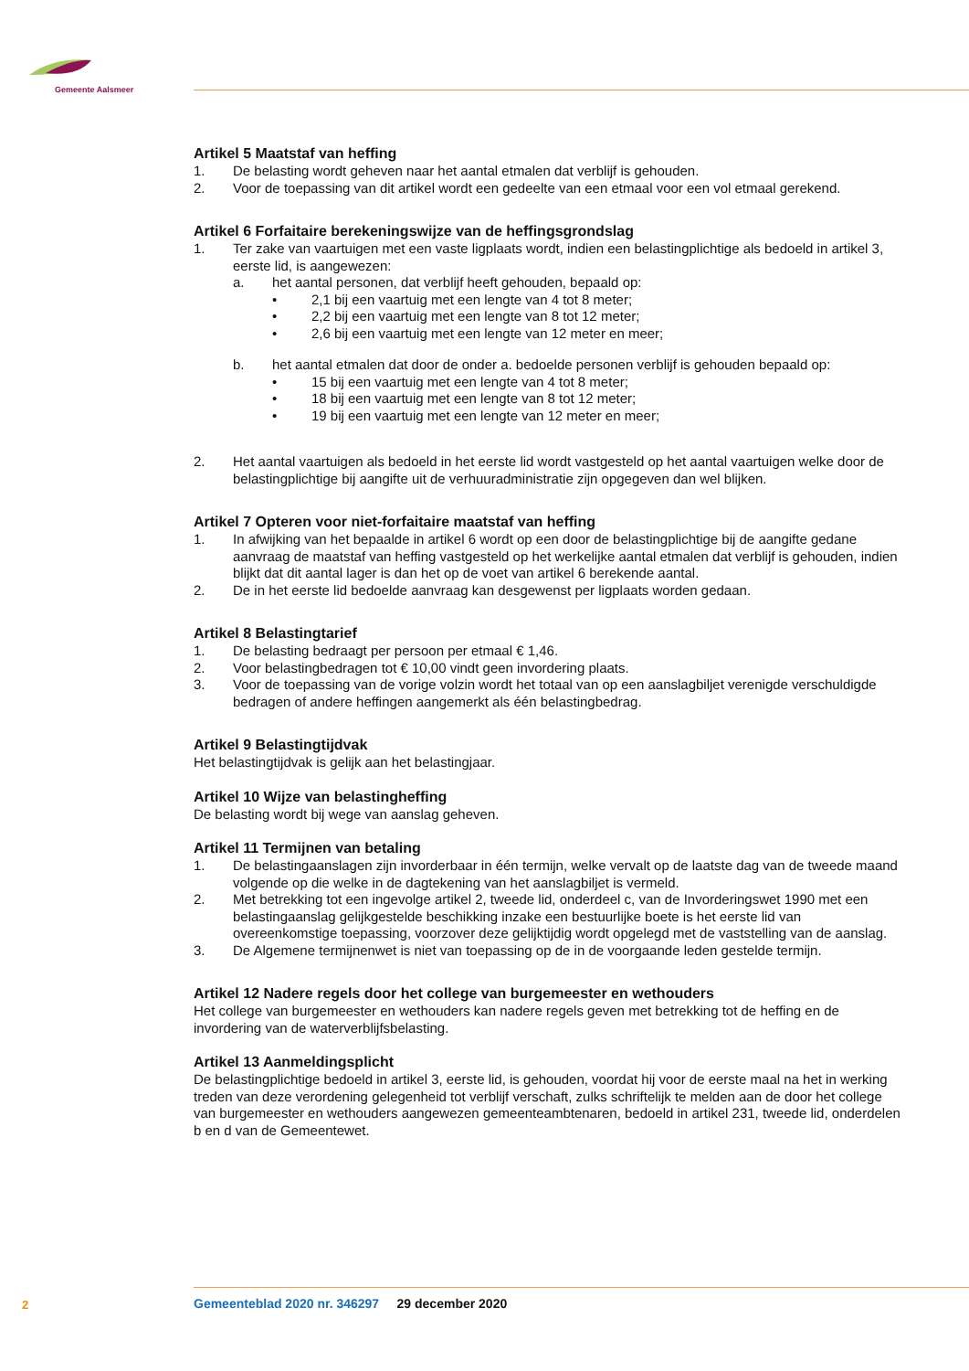Gemeente Aalsmeer
Artikel 5 Maatstaf van heffing
1. De belasting wordt geheven naar het aantal etmalen dat verblijf is gehouden.
2. Voor de toepassing van dit artikel wordt een gedeelte van een etmaal voor een vol etmaal gerekend.
Artikel 6 Forfaitaire berekeningswijze van de heffingsgrondslag
1. Ter zake van vaartuigen met een vaste ligplaats wordt, indien een belastingplichtige als bedoeld in artikel 3, eerste lid, is aangewezen:
a. het aantal personen, dat verblijf heeft gehouden, bepaald op:
• 2,1 bij een vaartuig met een lengte van 4 tot 8 meter;
• 2,2 bij een vaartuig met een lengte van 8 tot 12 meter;
• 2,6 bij een vaartuig met een lengte van 12 meter en meer;
b. het aantal etmalen dat door de onder a. bedoelde personen verblijf is gehouden bepaald op:
• 15 bij een vaartuig met een lengte van 4 tot 8 meter;
• 18 bij een vaartuig met een lengte van 8 tot 12 meter;
• 19 bij een vaartuig met een lengte van 12 meter en meer;
2. Het aantal vaartuigen als bedoeld in het eerste lid wordt vastgesteld op het aantal vaartuigen welke door de belastingplichtige bij aangifte uit de verhuuradministratie zijn opgegeven dan wel blijken.
Artikel 7 Opteren voor niet-forfaitaire maatstaf van heffing
1. In afwijking van het bepaalde in artikel 6 wordt op een door de belastingplichtige bij de aangifte gedane aanvraag de maatstaf van heffing vastgesteld op het werkelijke aantal etmalen dat verblijf is gehouden, indien blijkt dat dit aantal lager is dan het op de voet van artikel 6 berekende aantal.
2. De in het eerste lid bedoelde aanvraag kan desgewenst per ligplaats worden gedaan.
Artikel 8 Belastingtarief
1. De belasting bedraagt per persoon per etmaal € 1,46.
2. Voor belastingbedragen tot € 10,00 vindt geen invordering plaats.
3. Voor de toepassing van de vorige volzin wordt het totaal van op een aanslagbiljet verenigde verschuldigde bedragen of andere heffingen aangemerkt als één belastingbedrag.
Artikel 9 Belastingtijdvak
Het belastingtijdvak is gelijk aan het belastingjaar.
Artikel 10 Wijze van belastingheffing
De belasting wordt bij wege van aanslag geheven.
Artikel 11 Termijnen van betaling
1. De belastingaanslagen zijn invorderbaar in één termijn, welke vervalt op de laatste dag van de tweede maand volgende op die welke in de dagtekening van het aanslagbiljet is vermeld.
2. Met betrekking tot een ingevolge artikel 2, tweede lid, onderdeel c, van de Invorderingswet 1990 met een belastingaanslag gelijkgestelde beschikking inzake een bestuurlijke boete is het eerste lid van overeenkomstige toepassing, voorzover deze gelijktijdig wordt opgelegd met de vaststelling van de aanslag.
3. De Algemene termijnenwet is niet van toepassing op de in de voorgaande leden gestelde termijn.
Artikel 12 Nadere regels door het college van burgemeester en wethouders
Het college van burgemeester en wethouders kan nadere regels geven met betrekking tot de heffing en de invordering van de waterverblijfsbelasting.
Artikel 13 Aanmeldingsplicht
De belastingplichtige bedoeld in artikel 3, eerste lid, is gehouden, voordat hij voor de eerste maal na het in werking treden van deze verordening gelegenheid tot verblijf verschaft, zulks schriftelijk te melden aan de door het college van burgemeester en wethouders aangewezen gemeenteambtenaren, bedoeld in artikel 231, tweede lid, onderdelen b en d van de Gemeentewet.
2
Gemeenteblad 2020 nr. 346297 29 december 2020